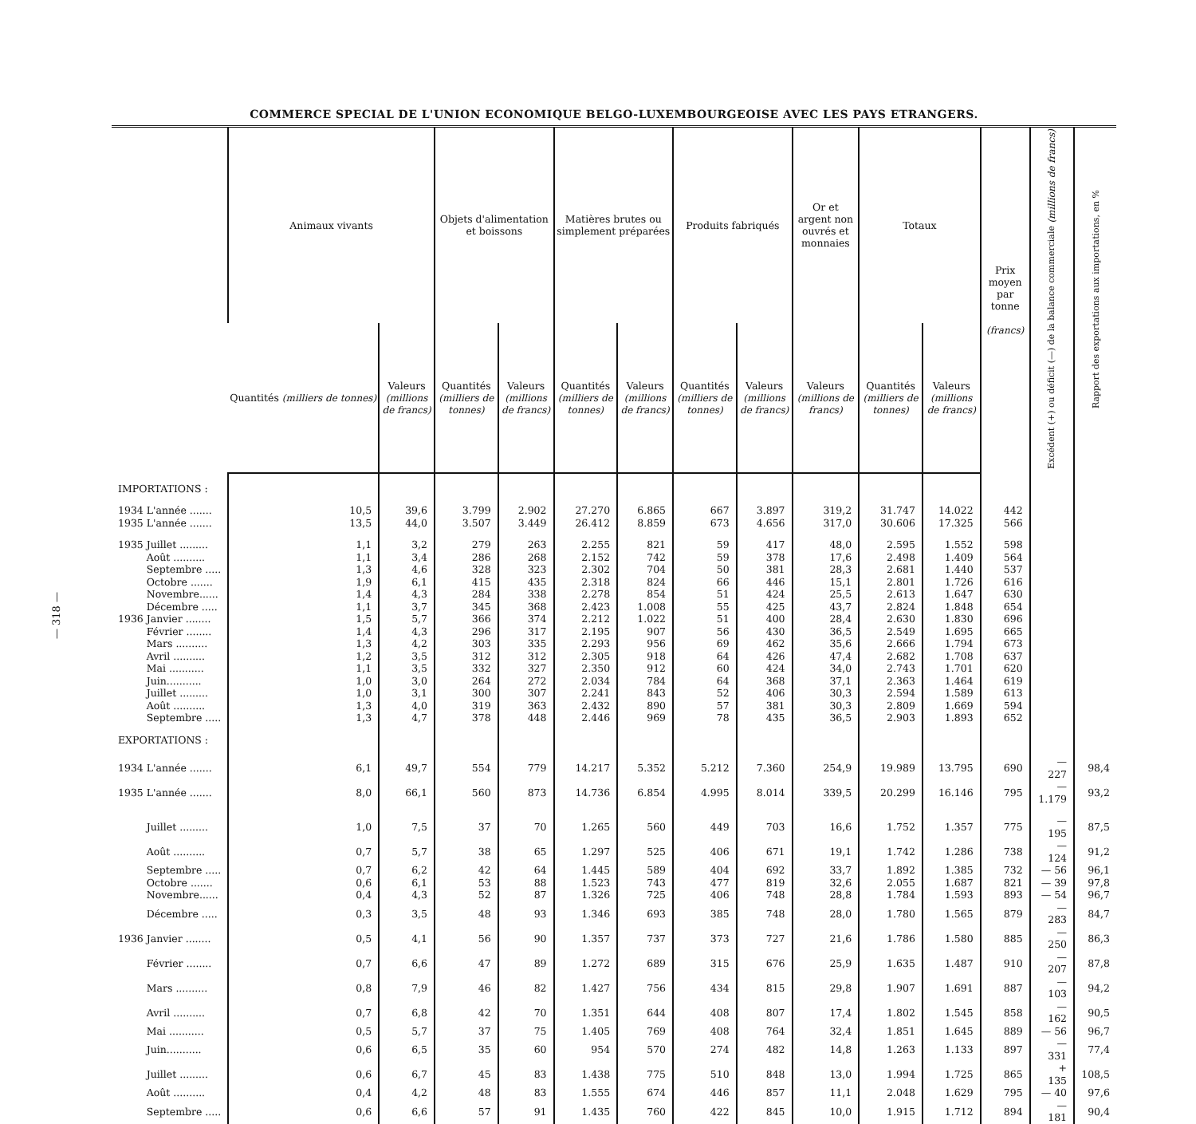— 318 —
COMMERCE SPECIAL DE L'UNION ECONOMIQUE BELGO-LUXEMBOURGEOISE AVEC LES PAYS ETRANGERS.
| | Animaux vivants | | Objets d'alimentation et boissons | | Matières brutes ou simplement préparées | | Produits fabriqués | | Or et argent non ouvrés et monnaies | Totaux | | Prix moyen par tonne (francs) | Excédent (+) ou déficit (—) de la balance commerciale (millions de francs) | Rapport des exportations aux importations, en % |
| --- | --- | --- | --- | --- | --- | --- | --- | --- | --- | --- | --- | --- | --- | --- |
| | Quantités (milliers de tonnes) | Valeurs (millions de francs) | Quantités (milliers de tonnes) | Valeurs (millions de francs) | Quantités (milliers de tonnes) | Valeurs (millions de francs) | Quantités (milliers de tonnes) | Valeurs (millions de francs) | Valeurs (millions de francs) | Quantités (milliers de tonnes) | Valeurs (millions de francs) | | | |
| IMPORTATIONS : | | | | | | | | | | | | | | |
| 1934 L'année ....... | 10,5 | 39,6 | 3.799 | 2.902 | 27.270 | 6.865 | 667 | 3.897 | 319,2 | 31.747 | 14.022 | 442 | | |
| 1935 L'année ....... | 13,5 | 44,0 | 3.507 | 3.449 | 26.412 | 8.859 | 673 | 4.656 | 317,0 | 30.606 | 17.325 | 566 | | |
| 1935 Juillet ......... | 1,1 | 3,2 | 279 | 263 | 2.255 | 821 | 59 | 417 | 48,0 | 2.595 | 1.552 | 598 | | |
| Août .......... | 1,1 | 3,4 | 286 | 268 | 2.152 | 742 | 59 | 378 | 17,6 | 2.498 | 1.409 | 564 | | |
| Septembre ..... | 1,3 | 4,6 | 328 | 323 | 2.302 | 704 | 50 | 381 | 28,3 | 2.681 | 1.440 | 537 | | |
| Octobre ....... | 1,9 | 6,1 | 415 | 435 | 2.318 | 824 | 66 | 446 | 15,1 | 2.801 | 1.726 | 616 | | |
| Novembre...... | 1,4 | 4,3 | 284 | 338 | 2.278 | 854 | 51 | 424 | 25,5 | 2.613 | 1.647 | 630 | | |
| Décembre ..... | 1,1 | 3,7 | 345 | 368 | 2.423 | 1.008 | 55 | 425 | 43,7 | 2.824 | 1.848 | 654 | | |
| 1936 Janvier ........ | 1,5 | 5,7 | 366 | 374 | 2.212 | 1.022 | 51 | 400 | 28,4 | 2.630 | 1.830 | 696 | | |
| Février ........ | 1,4 | 4,3 | 296 | 317 | 2.195 | 907 | 56 | 430 | 36,5 | 2.549 | 1.695 | 665 | | |
| Mars .......... | 1,3 | 4,2 | 303 | 335 | 2.293 | 956 | 69 | 462 | 35,6 | 2.666 | 1.794 | 673 | | |
| Avril .......... | 1,2 | 3,5 | 312 | 312 | 2.305 | 918 | 64 | 426 | 47,4 | 2.682 | 1.708 | 637 | | |
| Mai ........... | 1,1 | 3,5 | 332 | 327 | 2.350 | 912 | 60 | 424 | 34,0 | 2.743 | 1.701 | 620 | | |
| Juin........... | 1,0 | 3,0 | 264 | 272 | 2.034 | 784 | 64 | 368 | 37,1 | 2.363 | 1.464 | 619 | | |
| Juillet ......... | 1,0 | 3,1 | 300 | 307 | 2.241 | 843 | 52 | 406 | 30,3 | 2.594 | 1.589 | 613 | | |
| Août .......... | 1,3 | 4,0 | 319 | 363 | 2.432 | 890 | 57 | 381 | 30,3 | 2.809 | 1.669 | 594 | | |
| Septembre ..... | 1,3 | 4,7 | 378 | 448 | 2.446 | 969 | 78 | 435 | 36,5 | 2.903 | 1.893 | 652 | | |
| EXPORTATIONS : | | | | | | | | | | | | | | |
| 1934 L'année ....... | 6,1 | 49,7 | 554 | 779 | 14.217 | 5.352 | 5.212 | 7.360 | 254,9 | 19.989 | 13.795 | 690 | — 227 | 98,4 |
| 1935 L'année ....... | 8,0 | 66,1 | 560 | 873 | 14.736 | 6.854 | 4.995 | 8.014 | 339,5 | 20.299 | 16.146 | 795 | — 1.179 | 93,2 |
| Juillet ......... | 1,0 | 7,5 | 37 | 70 | 1.265 | 560 | 449 | 703 | 16,6 | 1.752 | 1.357 | 775 | — 195 | 87,5 |
| Août .......... | 0,7 | 5,7 | 38 | 65 | 1.297 | 525 | 406 | 671 | 19,1 | 1.742 | 1.286 | 738 | — 124 | 91,2 |
| Septembre ..... | 0,7 | 6,2 | 42 | 64 | 1.445 | 589 | 404 | 692 | 33,7 | 1.892 | 1.385 | 732 | — 56 | 96,1 |
| Octobre ....... | 0,6 | 6,1 | 53 | 88 | 1.523 | 743 | 477 | 819 | 32,6 | 2.055 | 1.687 | 821 | — 39 | 97,8 |
| Novembre...... | 0,4 | 4,3 | 52 | 87 | 1.326 | 725 | 406 | 748 | 28,8 | 1.784 | 1.593 | 893 | — 54 | 96,7 |
| Décembre ..... | 0,3 | 3,5 | 48 | 93 | 1.346 | 693 | 385 | 748 | 28,0 | 1.780 | 1.565 | 879 | — 283 | 84,7 |
| 1936 Janvier ........ | 0,5 | 4,1 | 56 | 90 | 1.357 | 737 | 373 | 727 | 21,6 | 1.786 | 1.580 | 885 | — 250 | 86,3 |
| Février ........ | 0,7 | 6,6 | 47 | 89 | 1.272 | 689 | 315 | 676 | 25,9 | 1.635 | 1.487 | 910 | — 207 | 87,8 |
| Mars .......... | 0,8 | 7,9 | 46 | 82 | 1.427 | 756 | 434 | 815 | 29,8 | 1.907 | 1.691 | 887 | — 103 | 94,2 |
| Avril .......... | 0,7 | 6,8 | 42 | 70 | 1.351 | 644 | 408 | 807 | 17,4 | 1.802 | 1.545 | 858 | — 162 | 90,5 |
| Mai ........... | 0,5 | 5,7 | 37 | 75 | 1.405 | 769 | 408 | 764 | 32,4 | 1.851 | 1.645 | 889 | — 56 | 96,7 |
| Juin........... | 0,6 | 6,5 | 35 | 60 | 954 | 570 | 274 | 482 | 14,8 | 1.263 | 1.133 | 897 | — 331 | 77,4 |
| Juillet ......... | 0,6 | 6,7 | 45 | 83 | 1.438 | 775 | 510 | 848 | 13,0 | 1.994 | 1.725 | 865 | + 135 | 108,5 |
| Août .......... | 0,4 | 4,2 | 48 | 83 | 1.555 | 674 | 446 | 857 | 11,1 | 2.048 | 1.629 | 795 | — 40 | 97,6 |
| Septembre ..... | 0,6 | 6,6 | 57 | 91 | 1.435 | 760 | 422 | 845 | 10,0 | 1.915 | 1.712 | 894 | — 181 | 90,4 |